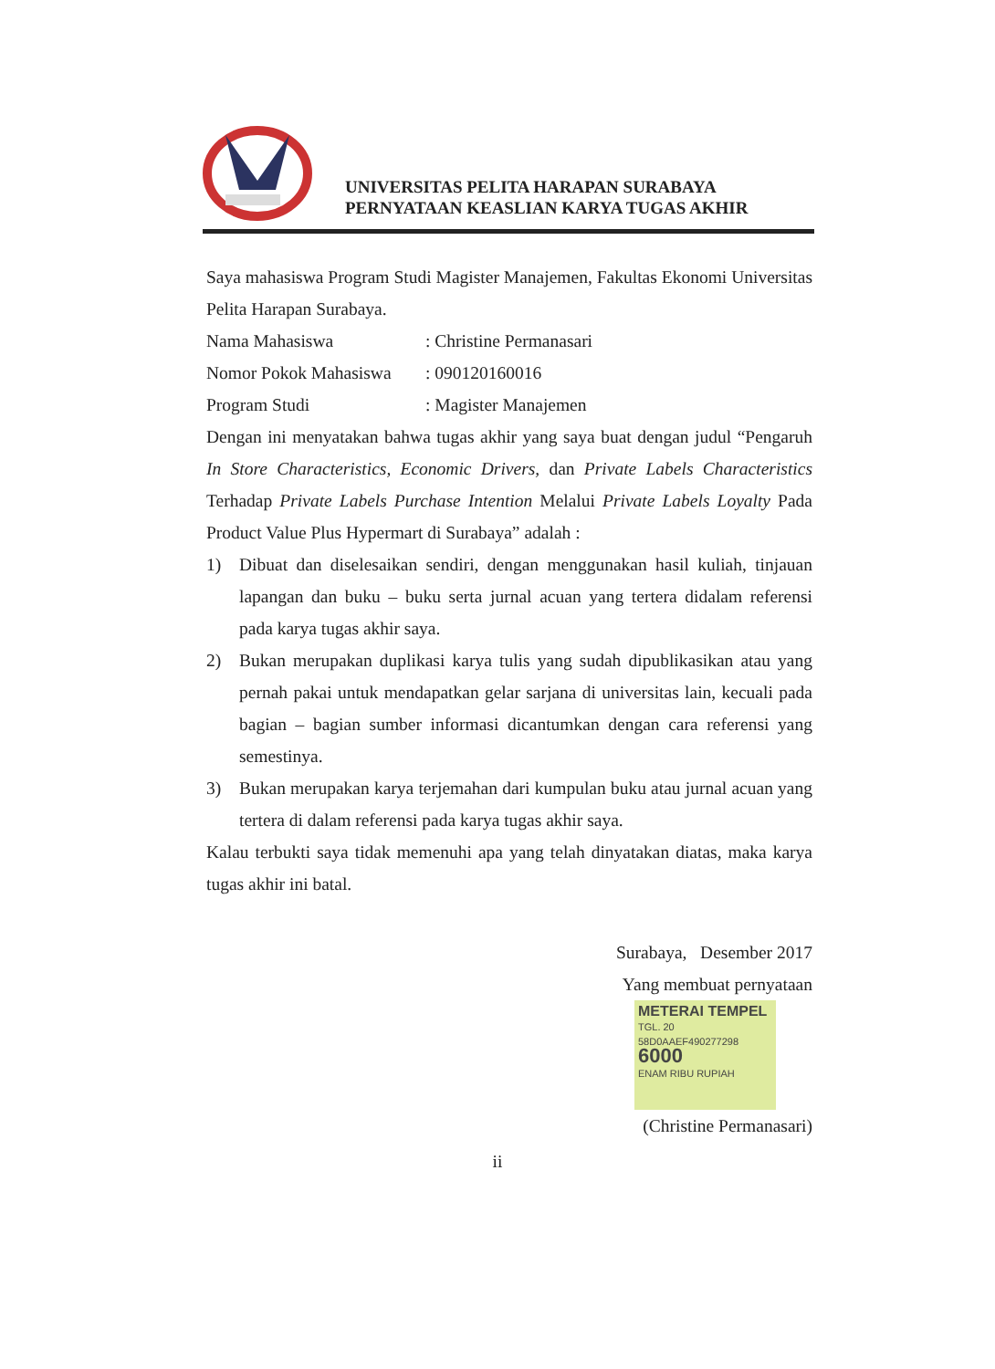UNIVERSITAS PELITA HARAPAN SURABAYA
PERNYATAAN KEASLIAN KARYA TUGAS AKHIR
Saya mahasiswa Program Studi Magister Manajemen, Fakultas Ekonomi Universitas Pelita Harapan Surabaya.
Nama Mahasiswa: Christine Permanasari
Nomor Pokok Mahasiswa: 090120160016
Program Studi: Magister Manajemen
Dengan ini menyatakan bahwa tugas akhir yang saya buat dengan judul “Pengaruh In Store Characteristics, Economic Drivers, dan Private Labels Characteristics Terhadap Private Labels Purchase Intention Melalui Private Labels Loyalty Pada Product Value Plus Hypermart di Surabaya” adalah :
1) Dibuat dan diselesaikan sendiri, dengan menggunakan hasil kuliah, tinjauan lapangan dan buku – buku serta jurnal acuan yang tertera didalam referensi pada karya tugas akhir saya.
2) Bukan merupakan duplikasi karya tulis yang sudah dipublikasikan atau yang pernah pakai untuk mendapatkan gelar sarjana di universitas lain, kecuali pada bagian – bagian sumber informasi dicantumkan dengan cara referensi yang semestinya.
3) Bukan merupakan karya terjemahan dari kumpulan buku atau jurnal acuan yang tertera di dalam referensi pada karya tugas akhir saya.
Kalau terbukti saya tidak memenuhi apa yang telah dinyatakan diatas, maka karya tugas akhir ini batal.
Surabaya, Desember 2017
Yang membuat pernyataan
METERAI TEMPEL
TGL. 20
58D0AAEF490277298
6000
ENAM RIBU RUPIAH
(Christine Permanasari)
ii